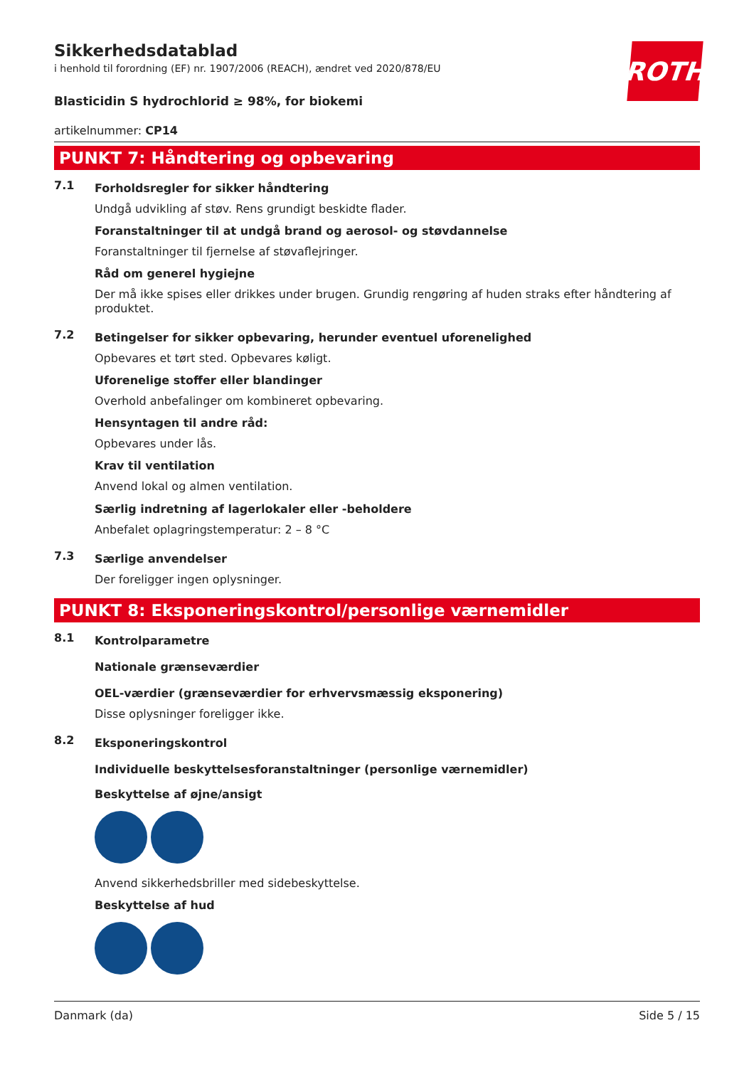ROTH
Sikkerhedsdatablad
i henhold til forordning (EF) nr. 1907/2006 (REACH), ændret ved 2020/878/EU
Blasticidin S hydrochlorid ≥ 98%, for biokemi
artikelnummer: CP14
PUNKT 7: Håndtering og opbevaring
7.1
Forholdsregler for sikker håndtering
Undgå udvikling af støv. Rens grundigt beskidte flader.
Foranstaltninger til at undgå brand og aerosol- og støvdannelse
Foranstaltninger til fjernelse af støvaflejringer.
Råd om generel hygiejne
Der må ikke spises eller drikkes under brugen. Grundig rengøring af huden straks efter håndtering af produktet.
7.2
Betingelser for sikker opbevaring, herunder eventuel uforenelighed
Opbevares et tørt sted. Opbevares køligt.
Uforenelige stoffer eller blandinger
Overhold anbefalinger om kombineret opbevaring.
Hensyntagen til andre råd:
Opbevares under lås.
Krav til ventilation
Anvend lokal og almen ventilation.
Særlig indretning af lagerlokaler eller -beholdere
Anbefalet oplagringstemperatur: 2 – 8 °C
7.3
Særlige anvendelser
Der foreligger ingen oplysninger.
PUNKT 8: Eksponeringskontrol/personlige værnemidler
8.1
Kontrolparametre
Nationale grænseværdier
OEL-værdier (grænseværdier for erhvervsmæssig eksponering)
Disse oplysninger foreligger ikke.
8.2
Eksponeringskontrol
Individuelle beskyttelsesforanstaltninger (personlige værnemidler)
Beskyttelse af øjne/ansigt
Anvend sikkerhedsbriller med sidebeskyttelse.
Beskyttelse af hud
Danmark (da) Side 5 / 15